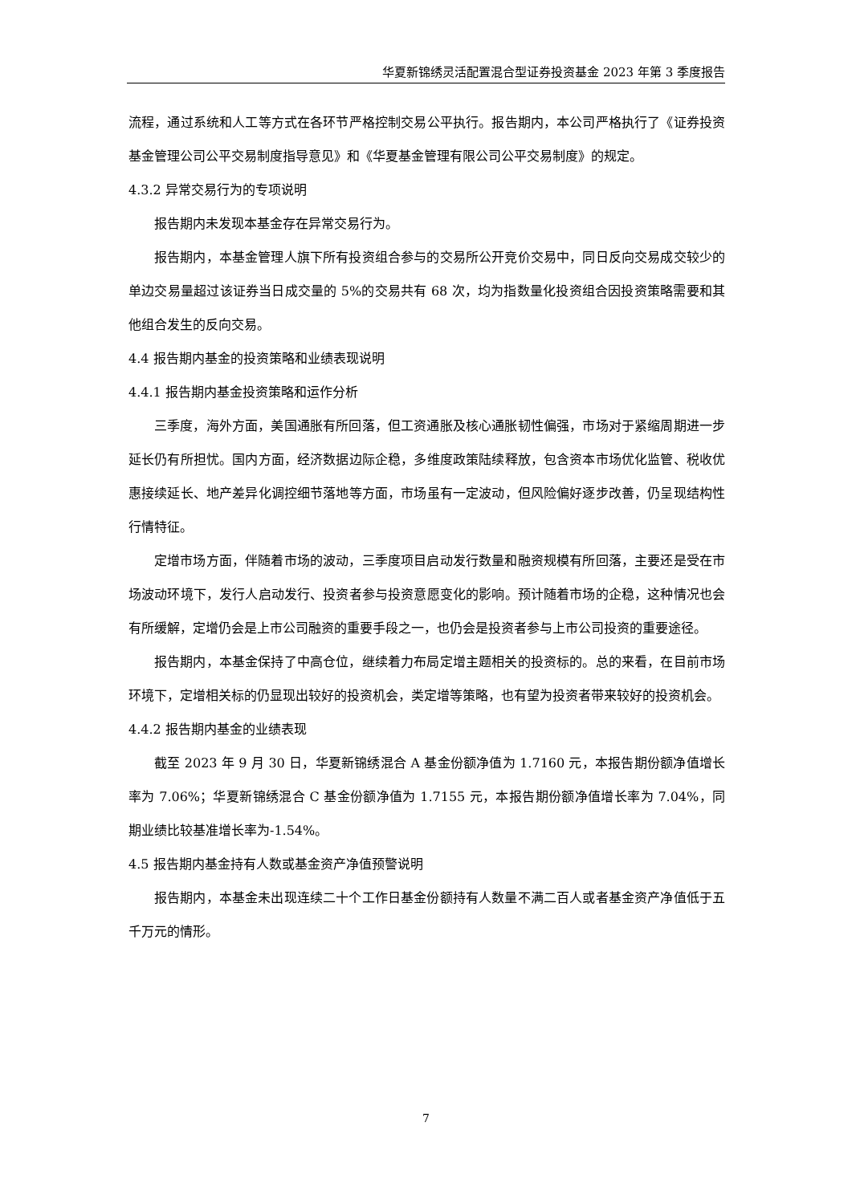华夏新锦绣灵活配置混合型证券投资基金 2023 年第 3 季度报告
流程，通过系统和人工等方式在各环节严格控制交易公平执行。报告期内，本公司严格执行了《证券投资基金管理公司公平交易制度指导意见》和《华夏基金管理有限公司公平交易制度》的规定。
4.3.2 异常交易行为的专项说明
报告期内未发现本基金存在异常交易行为。
报告期内，本基金管理人旗下所有投资组合参与的交易所公开竞价交易中，同日反向交易成交较少的单边交易量超过该证券当日成交量的 5%的交易共有 68 次，均为指数量化投资组合因投资策略需要和其他组合发生的反向交易。
4.4 报告期内基金的投资策略和业绩表现说明
4.4.1 报告期内基金投资策略和运作分析
三季度，海外方面，美国通胀有所回落，但工资通胀及核心通胀韧性偏强，市场对于紧缩周期进一步延长仍有所担忧。国内方面，经济数据边际企稳，多维度政策陆续释放，包含资本市场优化监管、税收优惠接续延长、地产差异化调控细节落地等方面，市场虽有一定波动，但风险偏好逐步改善，仍呈现结构性行情特征。
定增市场方面，伴随着市场的波动，三季度项目启动发行数量和融资规模有所回落，主要还是受在市场波动环境下，发行人启动发行、投资者参与投资意愿变化的影响。预计随着市场的企稳，这种情况也会有所缓解，定增仍会是上市公司融资的重要手段之一，也仍会是投资者参与上市公司投资的重要途径。
报告期内，本基金保持了中高仓位，继续着力布局定增主题相关的投资标的。总的来看，在目前市场环境下，定增相关标的仍显现出较好的投资机会，类定增等策略，也有望为投资者带来较好的投资机会。
4.4.2 报告期内基金的业绩表现
截至 2023 年 9 月 30 日，华夏新锦绣混合 A 基金份额净值为 1.7160 元，本报告期份额净值增长率为 7.06%；华夏新锦绣混合 C 基金份额净值为 1.7155 元，本报告期份额净值增长率为 7.04%，同期业绩比较基准增长率为-1.54%。
4.5 报告期内基金持有人数或基金资产净值预警说明
报告期内，本基金未出现连续二十个工作日基金份额持有人数量不满二百人或者基金资产净值低于五千万元的情形。
7